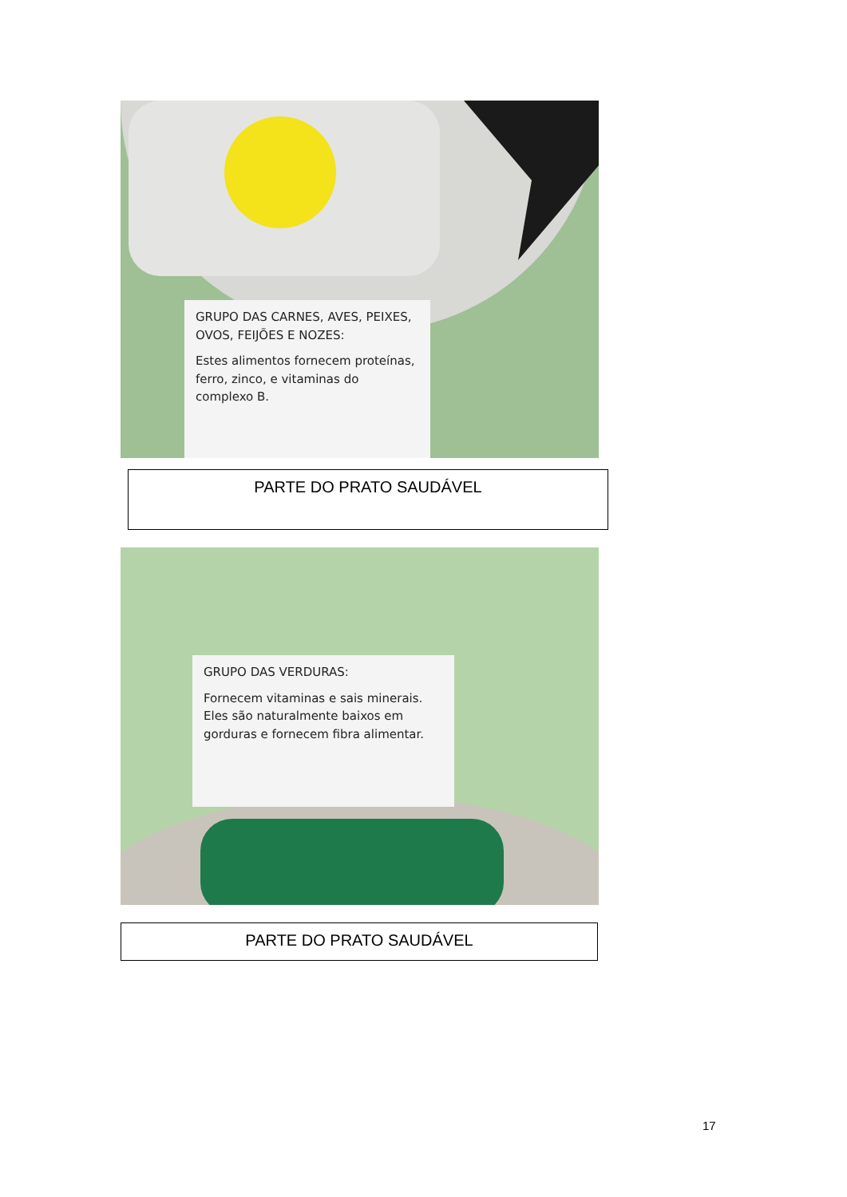GRUPO DAS CARNES, AVES, PEIXES, OVOS, FEIJÕES E NOZES:
Estes alimentos fornecem proteínas, ferro, zinco, e vitaminas do complexo B.
PARTE DO PRATO SAUDÁVEL
GRUPO DAS VERDURAS:
Fornecem vitaminas e sais minerais. Eles são naturalmente baixos em gorduras e fornecem fibra alimentar.
PARTE DO PRATO SAUDÁVEL
17